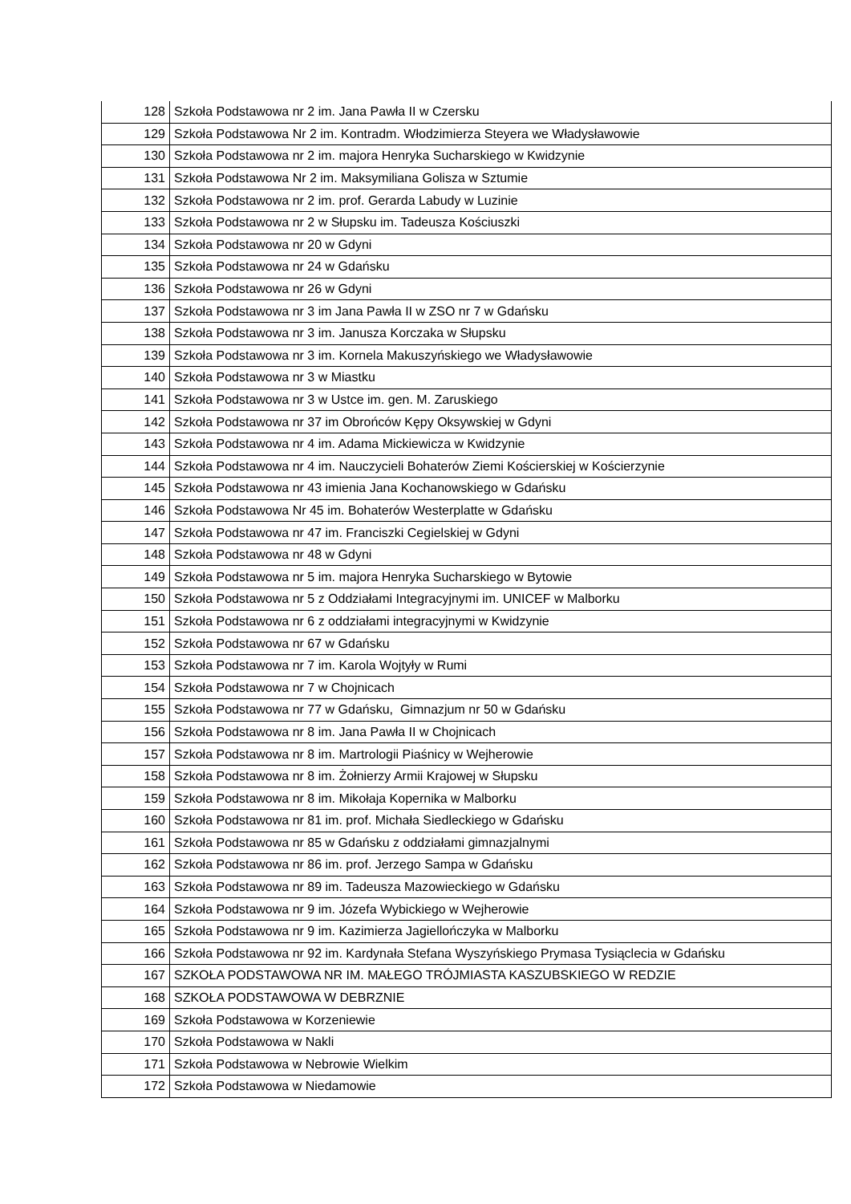| 128 | Szkoła Podstawowa nr 2 im. Jana Pawła II w Czersku |
| 129 | Szkoła Podstawowa Nr 2 im. Kontradm. Włodzimierza Steyera we Władysławowie |
| 130 | Szkoła Podstawowa nr 2 im. majora Henryka Sucharskiego w Kwidzynie |
| 131 | Szkoła Podstawowa Nr 2 im. Maksymiliana Golisza w Sztumie |
| 132 | Szkoła Podstawowa nr 2 im. prof. Gerarda Labudy w Luzinie |
| 133 | Szkoła Podstawowa nr 2 w Słupsku im. Tadeusza Kościuszki |
| 134 | Szkoła Podstawowa nr 20 w Gdyni |
| 135 | Szkoła Podstawowa nr 24 w Gdańsku |
| 136 | Szkoła Podstawowa nr 26 w Gdyni |
| 137 | Szkoła Podstawowa nr 3 im Jana Pawła II w ZSO nr 7 w Gdańsku |
| 138 | Szkoła Podstawowa nr 3 im. Janusza Korczaka w Słupsku |
| 139 | Szkoła Podstawowa nr 3 im. Kornela Makuszyńskiego we Władysławowie |
| 140 | Szkoła Podstawowa nr 3 w Miastku |
| 141 | Szkoła Podstawowa nr 3 w Ustce im. gen. M. Zaruskiego |
| 142 | Szkoła Podstawowa nr 37 im Obrońców Kępy Oksywskiej w Gdyni |
| 143 | Szkoła Podstawowa nr 4 im. Adama Mickiewicza w Kwidzynie |
| 144 | Szkoła Podstawowa nr 4 im. Nauczycieli Bohaterów Ziemi Kościerskiej w Kościerzynie |
| 145 | Szkoła Podstawowa nr 43 imienia Jana Kochanowskiego w Gdańsku |
| 146 | Szkoła Podstawowa Nr 45 im. Bohaterów Westerplatte w Gdańsku |
| 147 | Szkoła Podstawowa nr 47 im. Franciszki Cegielskiej w Gdyni |
| 148 | Szkoła Podstawowa nr 48 w Gdyni |
| 149 | Szkoła Podstawowa nr 5 im. majora Henryka Sucharskiego w Bytowie |
| 150 | Szkoła Podstawowa nr 5 z Oddziałami Integracyjnymi im. UNICEF w Malborku |
| 151 | Szkoła Podstawowa nr 6 z oddziałami integracyjnymi w Kwidzynie |
| 152 | Szkoła Podstawowa nr 67 w Gdańsku |
| 153 | Szkoła Podstawowa nr 7 im. Karola Wojtyły w Rumi |
| 154 | Szkoła Podstawowa nr 7 w Chojnicach |
| 155 | Szkoła Podstawowa nr 77 w Gdańsku, Gimnazjum nr 50 w Gdańsku |
| 156 | Szkoła Podstawowa nr 8 im. Jana Pawła II w Chojnicach |
| 157 | Szkoła Podstawowa nr 8 im. Martrologii Piaśnicy w Wejherowie |
| 158 | Szkoła Podstawowa nr 8 im. Żołnierzy Armii Krajowej w Słupsku |
| 159 | Szkoła Podstawowa nr 8 im. Mikołaja Kopernika w Malborku |
| 160 | Szkoła Podstawowa nr 81 im. prof. Michała Siedleckiego w Gdańsku |
| 161 | Szkoła Podstawowa nr 85 w Gdańsku z oddziałami gimnazjalnymi |
| 162 | Szkoła Podstawowa nr 86 im. prof. Jerzego Sampa w Gdańsku |
| 163 | Szkoła Podstawowa nr 89 im. Tadeusza Mazowieckiego w Gdańsku |
| 164 | Szkoła Podstawowa nr 9 im. Józefa Wybickiego w Wejherowie |
| 165 | Szkoła Podstawowa nr 9 im. Kazimierza Jagiellończyka w Malborku |
| 166 | Szkoła Podstawowa nr 92 im. Kardynała Stefana Wyszyńskiego Prymasa Tysiąclecia w Gdańsku |
| 167 | SZKOŁA PODSTAWOWA NR IM. MAŁEGO TRÓJMIASTA KASZUBSKIEGO W REDZIE |
| 168 | SZKOŁA PODSTAWOWA W DEBRZNIE |
| 169 | Szkoła Podstawowa w Korzeniewie |
| 170 | Szkoła Podstawowa w Nakli |
| 171 | Szkoła Podstawowa w Nebrowie Wielkim |
| 172 | Szkoła Podstawowa w Niedamowie |